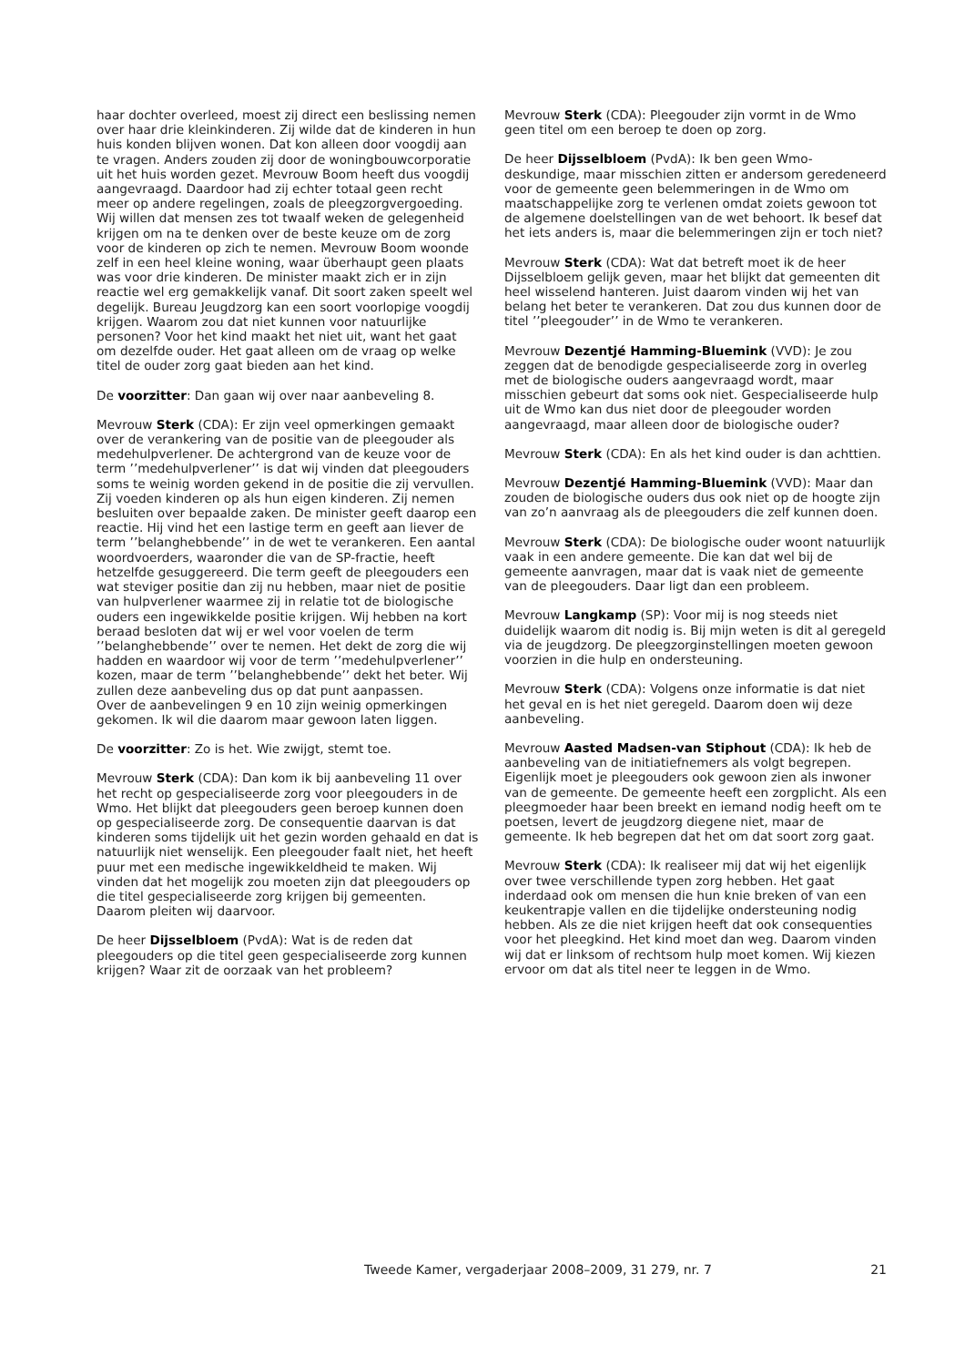haar dochter overleed, moest zij direct een beslissing nemen over haar drie kleinkinderen. Zij wilde dat de kinderen in hun huis konden blijven wonen. Dat kon alleen door voogdij aan te vragen. Anders zouden zij door de woningbouwcorporatie uit het huis worden gezet. Mevrouw Boom heeft dus voogdij aangevraagd. Daardoor had zij echter totaal geen recht meer op andere regelingen, zoals de pleegzorgvergoeding. Wij willen dat mensen zes tot twaalf weken de gelegenheid krijgen om na te denken over de beste keuze om de zorg voor de kinderen op zich te nemen. Mevrouw Boom woonde zelf in een heel kleine woning, waar überhaupt geen plaats was voor drie kinderen. De minister maakt zich er in zijn reactie wel erg gemakkelijk vanaf. Dit soort zaken speelt wel degelijk. Bureau Jeugdzorg kan een soort voorlopige voogdij krijgen. Waarom zou dat niet kunnen voor natuurlijke personen? Voor het kind maakt het niet uit, want het gaat om dezelfde ouder. Het gaat alleen om de vraag op welke titel de ouder zorg gaat bieden aan het kind.
De voorzitter: Dan gaan wij over naar aanbeveling 8.
Mevrouw Sterk (CDA): Er zijn veel opmerkingen gemaakt over de verankering van de positie van de pleegouder als medehulpverlener. De achtergrond van de keuze voor de term ’’medehulpverlener’’ is dat wij vinden dat pleegouders soms te weinig worden gekend in de positie die zij vervullen. Zij voeden kinderen op als hun eigen kinderen. Zij nemen besluiten over bepaalde zaken. De minister geeft daarop een reactie. Hij vind het een lastige term en geeft aan liever de term ’’belanghebbende’’ in de wet te verankeren. Een aantal woordvoerders, waaronder die van de SP-fractie, heeft hetzelfde gesuggereerd. Die term geeft de pleegouders een wat steviger positie dan zij nu hebben, maar niet de positie van hulpverlener waarmee zij in relatie tot de biologische ouders een ingewikkelde positie krijgen. Wij hebben na kort beraad besloten dat wij er wel voor voelen de term ’’belanghebbende’’ over te nemen. Het dekt de zorg die wij hadden en waardoor wij voor de term ’’medehulpverlener’’ kozen, maar de term ’’belanghebbende’’ dekt het beter. Wij zullen deze aanbeveling dus op dat punt aanpassen.
Over de aanbevelingen 9 en 10 zijn weinig opmerkingen gekomen. Ik wil die daarom maar gewoon laten liggen.
De voorzitter: Zo is het. Wie zwijgt, stemt toe.
Mevrouw Sterk (CDA): Dan kom ik bij aanbeveling 11 over het recht op gespecialiseerde zorg voor pleegouders in de Wmo. Het blijkt dat pleegouders geen beroep kunnen doen op gespecialiseerde zorg. De consequentie daarvan is dat kinderen soms tijdelijk uit het gezin worden gehaald en dat is natuurlijk niet wenselijk. Een pleegouder faalt niet, het heeft puur met een medische ingewikkeldheid te maken. Wij vinden dat het mogelijk zou moeten zijn dat pleegouders op die titel gespecialiseerde zorg krijgen bij gemeenten. Daarom pleiten wij daarvoor.
De heer Dijsselbloem (PvdA): Wat is de reden dat pleegouders op die titel geen gespecialiseerde zorg kunnen krijgen? Waar zit de oorzaak van het probleem?
Mevrouw Sterk (CDA): Pleegouder zijn vormt in de Wmo geen titel om een beroep te doen op zorg.
De heer Dijsselbloem (PvdA): Ik ben geen Wmo-deskundige, maar misschien zitten er andersom geredeneerd voor de gemeente geen belemmeringen in de Wmo om maatschappelijke zorg te verlenen omdat zoiets gewoon tot de algemene doelstellingen van de wet behoort. Ik besef dat het iets anders is, maar die belemmeringen zijn er toch niet?
Mevrouw Sterk (CDA): Wat dat betreft moet ik de heer Dijsselbloem gelijk geven, maar het blijkt dat gemeenten dit heel wisselend hanteren. Juist daarom vinden wij het van belang het beter te verankeren. Dat zou dus kunnen door de titel ’’pleegouder’’ in de Wmo te verankeren.
Mevrouw Dezentjé Hamming-Bluemink (VVD): Je zou zeggen dat de benodigde gespecialiseerde zorg in overleg met de biologische ouders aangevraagd wordt, maar misschien gebeurt dat soms ook niet. Gespecialiseerde hulp uit de Wmo kan dus niet door de pleegouder worden aangevraagd, maar alleen door de biologische ouder?
Mevrouw Sterk (CDA): En als het kind ouder is dan achttien.
Mevrouw Dezentjé Hamming-Bluemink (VVD): Maar dan zouden de biologische ouders dus ook niet op de hoogte zijn van zo’n aanvraag als de pleegouders die zelf kunnen doen.
Mevrouw Sterk (CDA): De biologische ouder woont natuurlijk vaak in een andere gemeente. Die kan dat wel bij de gemeente aanvragen, maar dat is vaak niet de gemeente van de pleegouders. Daar ligt dan een probleem.
Mevrouw Langkamp (SP): Voor mij is nog steeds niet duidelijk waarom dit nodig is. Bij mijn weten is dit al geregeld via de jeugdzorg. De pleegzorginstellingen moeten gewoon voorzien in die hulp en ondersteuning.
Mevrouw Sterk (CDA): Volgens onze informatie is dat niet het geval en is het niet geregeld. Daarom doen wij deze aanbeveling.
Mevrouw Aasted Madsen-van Stiphout (CDA): Ik heb de aanbeveling van de initiatiefnemers als volgt begrepen. Eigenlijk moet je pleegouders ook gewoon zien als inwoner van de gemeente. De gemeente heeft een zorgplicht. Als een pleegmoeder haar been breekt en iemand nodig heeft om te poetsen, levert de jeugdzorg diegene niet, maar de gemeente. Ik heb begrepen dat het om dat soort zorg gaat.
Mevrouw Sterk (CDA): Ik realiseer mij dat wij het eigenlijk over twee verschillende typen zorg hebben. Het gaat inderdaad ook om mensen die hun knie breken of van een keukentrapje vallen en die tijdelijke ondersteuning nodig hebben. Als ze die niet krijgen heeft dat ook consequenties voor het pleegkind. Het kind moet dan weg. Daarom vinden wij dat er linksom of rechtsom hulp moet komen. Wij kiezen ervoor om dat als titel neer te leggen in de Wmo.
Tweede Kamer, vergaderjaar 2008–2009, 31 279, nr. 7 21